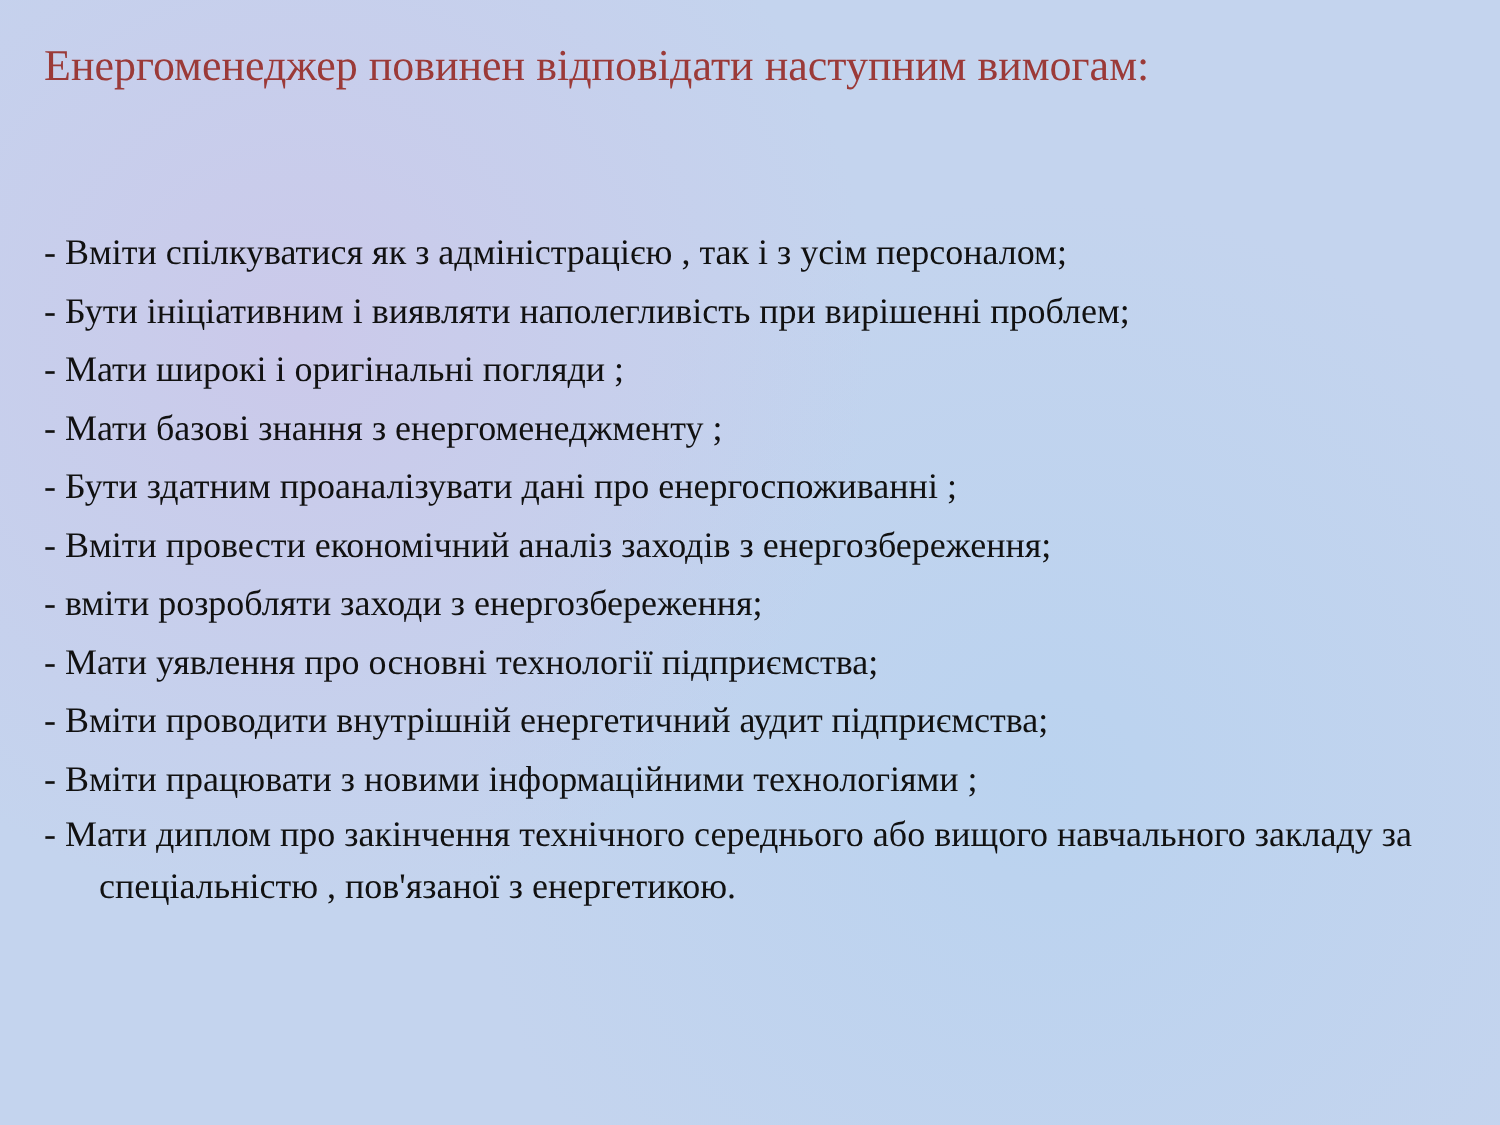Енергоменеджер повинен відповідати наступним вимогам:
- Вміти спілкуватися як з адміністрацією , так і з усім персоналом;
- Бути ініціативним і виявляти наполегливість при вирішенні проблем;
- Мати широкі і оригінальні погляди ;
- Мати базові знання з енергоменеджменту ;
- Бути здатним проаналізувати дані про енергоспоживанні ;
- Вміти провести економічний аналіз заходів з енергозбереження;
- вміти розробляти заходи з енергозбереження;
- Мати уявлення про основні технології підприємства;
- Вміти проводити внутрішній енергетичний аудит підприємства;
- Вміти працювати з новими інформаційними технологіями ;
- Мати диплом про закінчення технічного середнього або вищого навчального закладу за спеціальністю , пов'язаної з енергетикою.